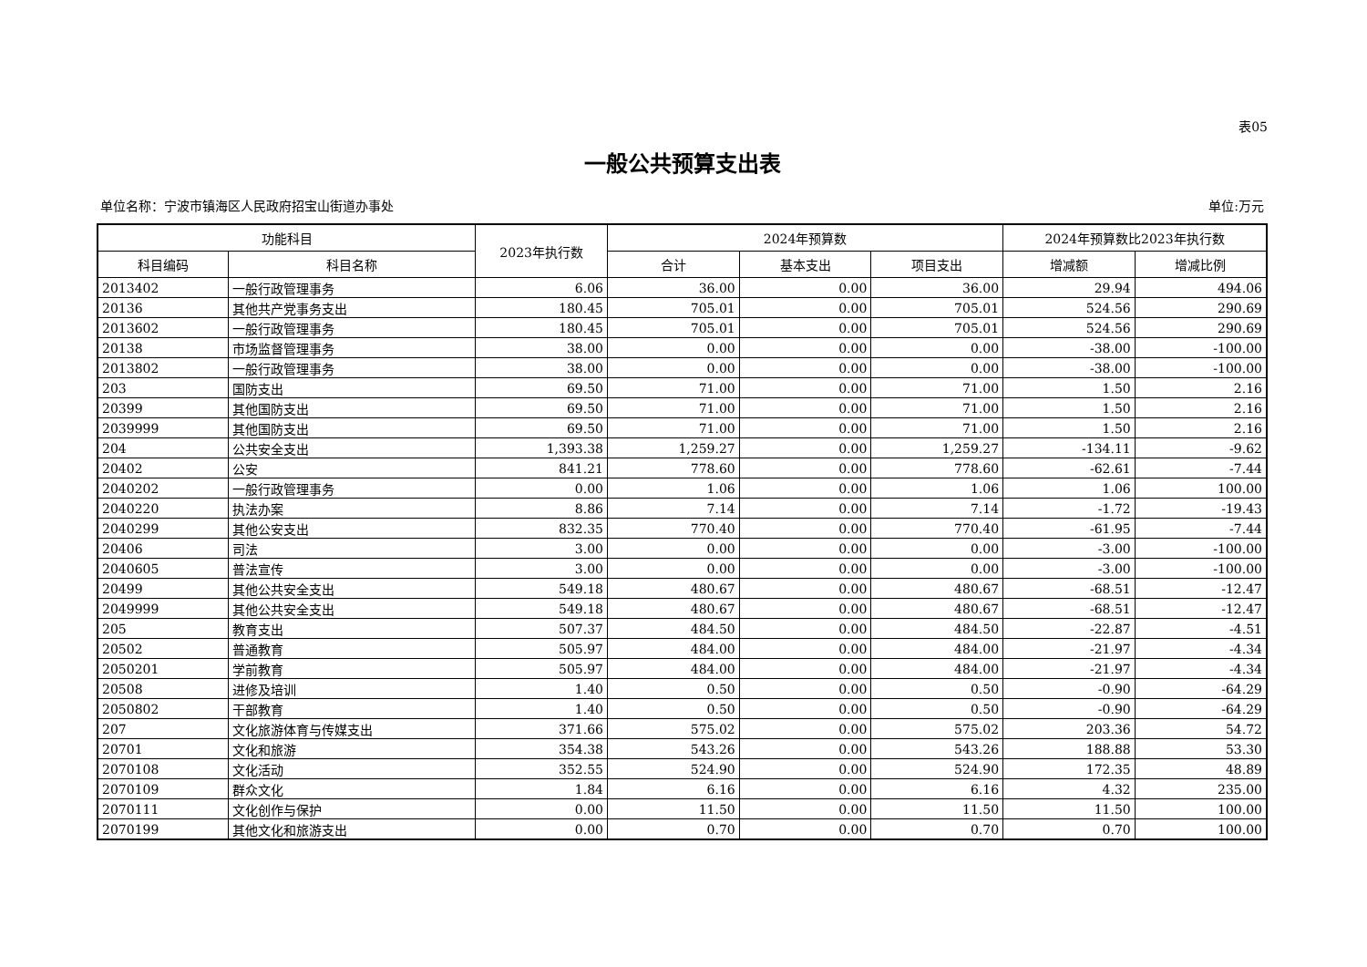表05
一般公共预算支出表
单位名称：宁波市镇海区人民政府招宝山街道办事处 单位:万元
| 功能科目 | | 2023年执行数 | 2024年预算数 | | | 2024年预算数比2023年执行数 | |
| --- | --- | --- | --- | --- | --- | --- | --- |
| 科目编码 | 科目名称 | | 合计 | 基本支出 | 项目支出 | 增减额 | 增减比例 |
| 2013402 | 一般行政管理事务 | 6.06 | 36.00 | 0.00 | 36.00 | 29.94 | 494.06 |
| 20136 | 其他共产党事务支出 | 180.45 | 705.01 | 0.00 | 705.01 | 524.56 | 290.69 |
| 2013602 | 一般行政管理事务 | 180.45 | 705.01 | 0.00 | 705.01 | 524.56 | 290.69 |
| 20138 | 市场监督管理事务 | 38.00 | 0.00 | 0.00 | 0.00 | -38.00 | -100.00 |
| 2013802 | 一般行政管理事务 | 38.00 | 0.00 | 0.00 | 0.00 | -38.00 | -100.00 |
| 203 | 国防支出 | 69.50 | 71.00 | 0.00 | 71.00 | 1.50 | 2.16 |
| 20399 | 其他国防支出 | 69.50 | 71.00 | 0.00 | 71.00 | 1.50 | 2.16 |
| 2039999 | 其他国防支出 | 69.50 | 71.00 | 0.00 | 71.00 | 1.50 | 2.16 |
| 204 | 公共安全支出 | 1,393.38 | 1,259.27 | 0.00 | 1,259.27 | -134.11 | -9.62 |
| 20402 | 公安 | 841.21 | 778.60 | 0.00 | 778.60 | -62.61 | -7.44 |
| 2040202 | 一般行政管理事务 | 0.00 | 1.06 | 0.00 | 1.06 | 1.06 | 100.00 |
| 2040220 | 执法办案 | 8.86 | 7.14 | 0.00 | 7.14 | -1.72 | -19.43 |
| 2040299 | 其他公安支出 | 832.35 | 770.40 | 0.00 | 770.40 | -61.95 | -7.44 |
| 20406 | 司法 | 3.00 | 0.00 | 0.00 | 0.00 | -3.00 | -100.00 |
| 2040605 | 普法宣传 | 3.00 | 0.00 | 0.00 | 0.00 | -3.00 | -100.00 |
| 20499 | 其他公共安全支出 | 549.18 | 480.67 | 0.00 | 480.67 | -68.51 | -12.47 |
| 2049999 | 其他公共安全支出 | 549.18 | 480.67 | 0.00 | 480.67 | -68.51 | -12.47 |
| 205 | 教育支出 | 507.37 | 484.50 | 0.00 | 484.50 | -22.87 | -4.51 |
| 20502 | 普通教育 | 505.97 | 484.00 | 0.00 | 484.00 | -21.97 | -4.34 |
| 2050201 | 学前教育 | 505.97 | 484.00 | 0.00 | 484.00 | -21.97 | -4.34 |
| 20508 | 进修及培训 | 1.40 | 0.50 | 0.00 | 0.50 | -0.90 | -64.29 |
| 2050802 | 干部教育 | 1.40 | 0.50 | 0.00 | 0.50 | -0.90 | -64.29 |
| 207 | 文化旅游体育与传媒支出 | 371.66 | 575.02 | 0.00 | 575.02 | 203.36 | 54.72 |
| 20701 | 文化和旅游 | 354.38 | 543.26 | 0.00 | 543.26 | 188.88 | 53.30 |
| 2070108 | 文化活动 | 352.55 | 524.90 | 0.00 | 524.90 | 172.35 | 48.89 |
| 2070109 | 群众文化 | 1.84 | 6.16 | 0.00 | 6.16 | 4.32 | 235.00 |
| 2070111 | 文化创作与保护 | 0.00 | 11.50 | 0.00 | 11.50 | 11.50 | 100.00 |
| 2070199 | 其他文化和旅游支出 | 0.00 | 0.70 | 0.00 | 0.70 | 0.70 | 100.00 |